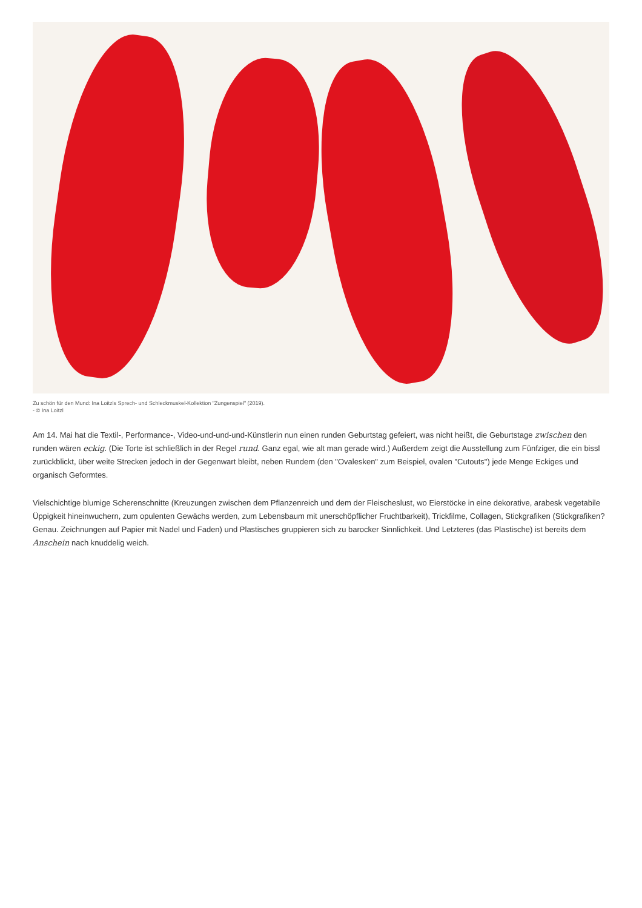Zu schön für den Mund: Ina Loitzls Sprech- und Schleckmuskel-Kollektion "Zungenspiel" (2019).
- © Ina Loitzl
Am 14. Mai hat die Textil-, Performance-, Video-und-und-und-Künstlerin nun einen runden Geburtstag gefeiert, was nicht heißt, die Geburtstage zwischen den runden wären eckig. (Die Torte ist schließlich in der Regel rund. Ganz egal, wie alt man gerade wird.) Außerdem zeigt die Ausstellung zum Fünfziger, die ein bissl zurückblickt, über weite Strecken jedoch in der Gegenwart bleibt, neben Rundem (den "Ovalesken" zum Beispiel, ovalen "Cutouts") jede Menge Eckiges und organisch Geformtes.
Vielschichtige blumige Scherenschnitte (Kreuzungen zwischen dem Pflanzenreich und dem der Fleischeslust, wo Eierstöcke in eine dekorative, arabesk vegetabile Üppigkeit hineinwuchern, zum opulenten Gewächs werden, zum Lebensbaum mit unerschöpflicher Fruchtbarkeit), Trickfilme, Collagen, Stickgrafiken (Stickgrafiken? Genau. Zeichnungen auf Papier mit Nadel und Faden) und Plastisches gruppieren sich zu barocker Sinnlichkeit. Und Letzteres (das Plastische) ist bereits dem Anschein nach knuddelig weich.